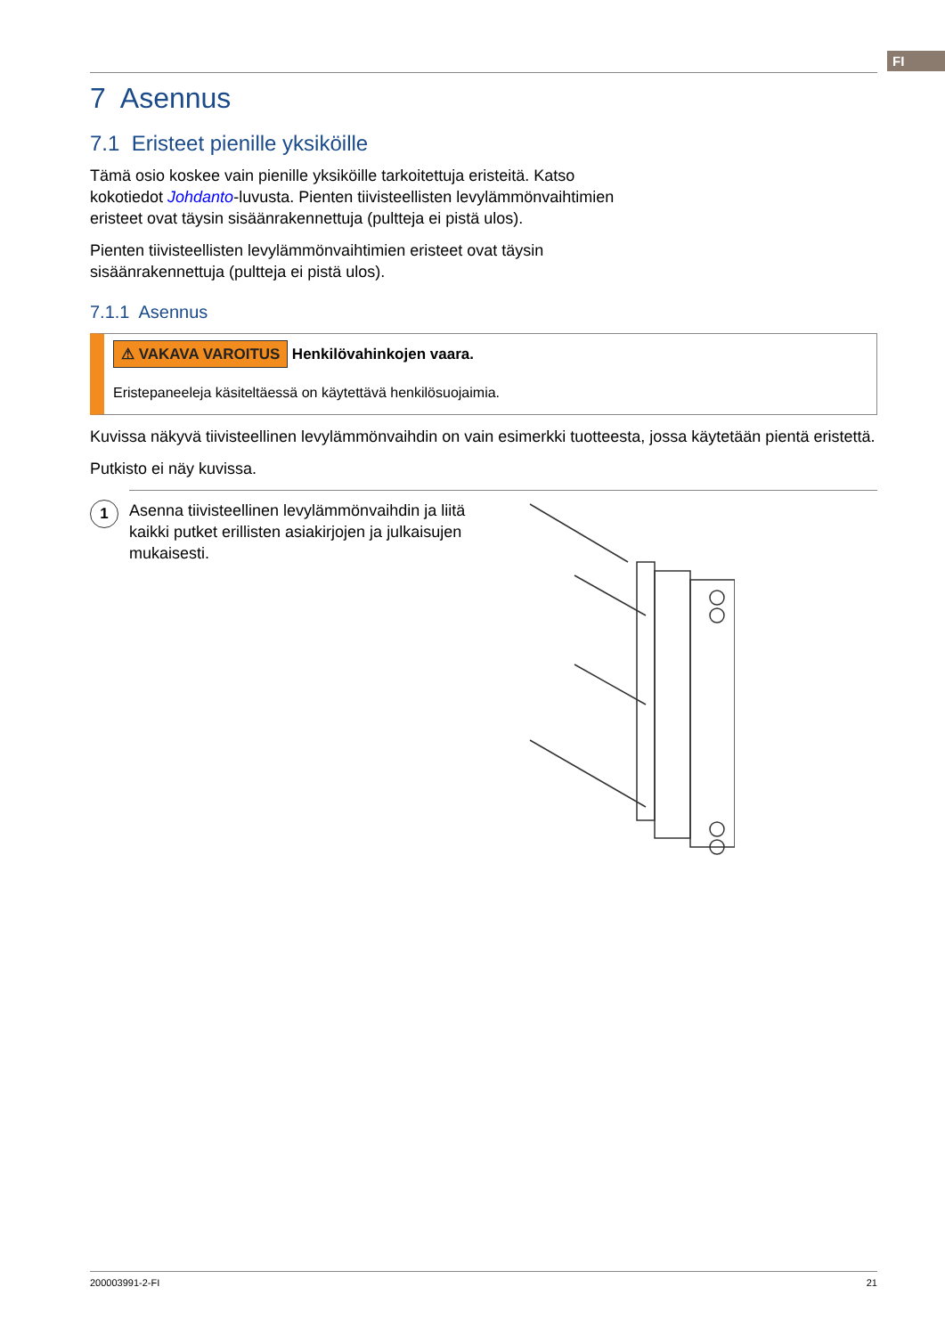FI
7 Asennus
7.1 Eristeet pienille yksiköille
Tämä osio koskee vain pienille yksiköille tarkoitettuja eristeitä. Katso
kokotiedot Johdanto-luvusta. Pienten tiivisteellisten levylämmönvaihtimien
eristeet ovat täysin sisäänrakennettuja (pultteja ei pistä ulos).
Pienten tiivisteellisten levylämmönvaihtimien eristeet ovat täysin
sisäänrakennettuja (pultteja ei pistä ulos).
7.1.1 Asennus
⚠ VAKAVA VAROITUS Henkilövahinkojen vaara.
Eristepaneeleja käsiteltäessä on käytettävä henkilösuojaimia.
Kuvissa näkyvä tiivisteellinen levylämmönvaihdin on vain esimerkki tuotteesta, jossa käytetään pientä eristettä.
Putkisto ei näy kuvissa.
1
Asenna tiivisteellinen levylämmönvaihdin ja liitä kaikki putket erillisten asiakirjojen ja julkaisujen mukaisesti.
200003991-2-FI 21